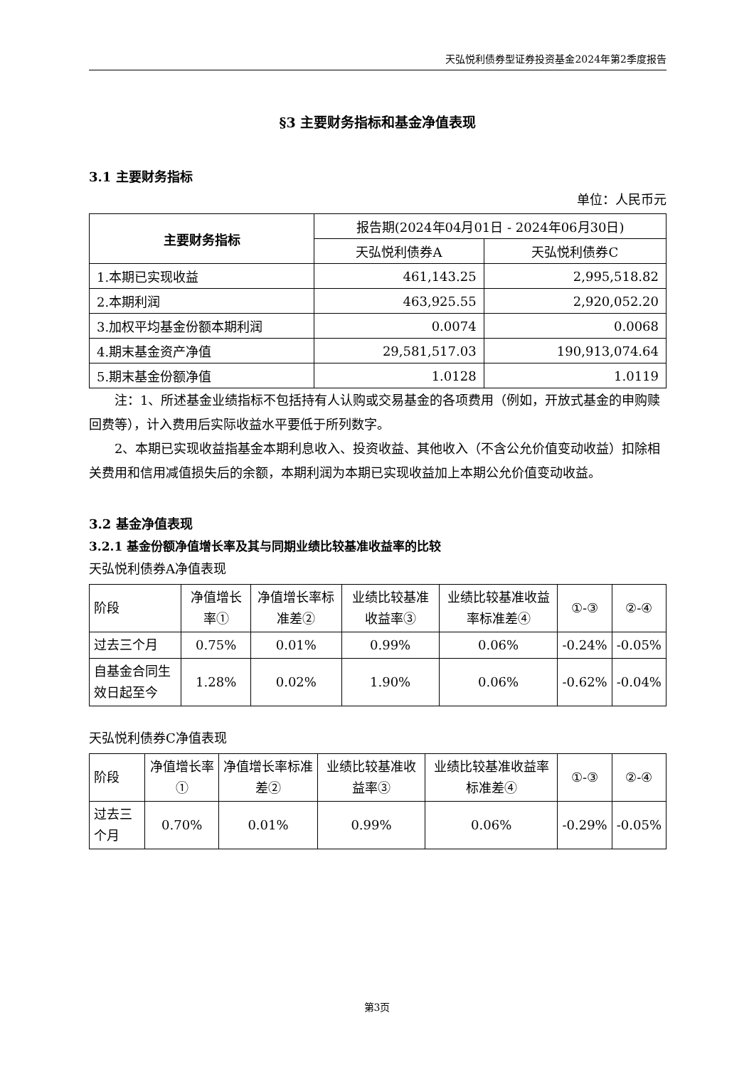天弘悦利债券型证券投资基金2024年第2季度报告
§3 主要财务指标和基金净值表现
3.1 主要财务指标
单位：人民币元
| 主要财务指标 | 报告期(2024年04月01日 - 2024年06月30日) | |
| --- | --- | --- |
| | 天弘悦利债券A | 天弘悦利债券C |
| 1.本期已实现收益 | 461,143.25 | 2,995,518.82 |
| 2.本期利润 | 463,925.55 | 2,920,052.20 |
| 3.加权平均基金份额本期利润 | 0.0074 | 0.0068 |
| 4.期末基金资产净值 | 29,581,517.03 | 190,913,074.64 |
| 5.期末基金份额净值 | 1.0128 | 1.0119 |
注：1、所述基金业绩指标不包括持有人认购或交易基金的各项费用（例如，开放式基金的申购赎回费等），计入费用后实际收益水平要低于所列数字。
2、本期已实现收益指基金本期利息收入、投资收益、其他收入（不含公允价值变动收益）扣除相关费用和信用减值损失后的余额，本期利润为本期已实现收益加上本期公允价值变动收益。
3.2 基金净值表现
3.2.1 基金份额净值增长率及其与同期业绩比较基准收益率的比较
天弘悦利债券A净值表现
| 阶段 | 净值增长率① | 净值增长率标准差② | 业绩比较基准收益率③ | 业绩比较基准收益率标准差④ | ①-③ | ②-④ |
| --- | --- | --- | --- | --- | --- | --- |
| 过去三个月 | 0.75% | 0.01% | 0.99% | 0.06% | -0.24% | -0.05% |
| 自基金合同生效日起至今 | 1.28% | 0.02% | 1.90% | 0.06% | -0.62% | -0.04% |
天弘悦利债券C净值表现
| 阶段 | 净值增长率① | 净值增长率标准差② | 业绩比较基准收益率③ | 业绩比较基准收益率标准差④ | ①-③ | ②-④ |
| --- | --- | --- | --- | --- | --- | --- |
| 过去三个月 | 0.70% | 0.01% | 0.99% | 0.06% | -0.29% | -0.05% |
第3页